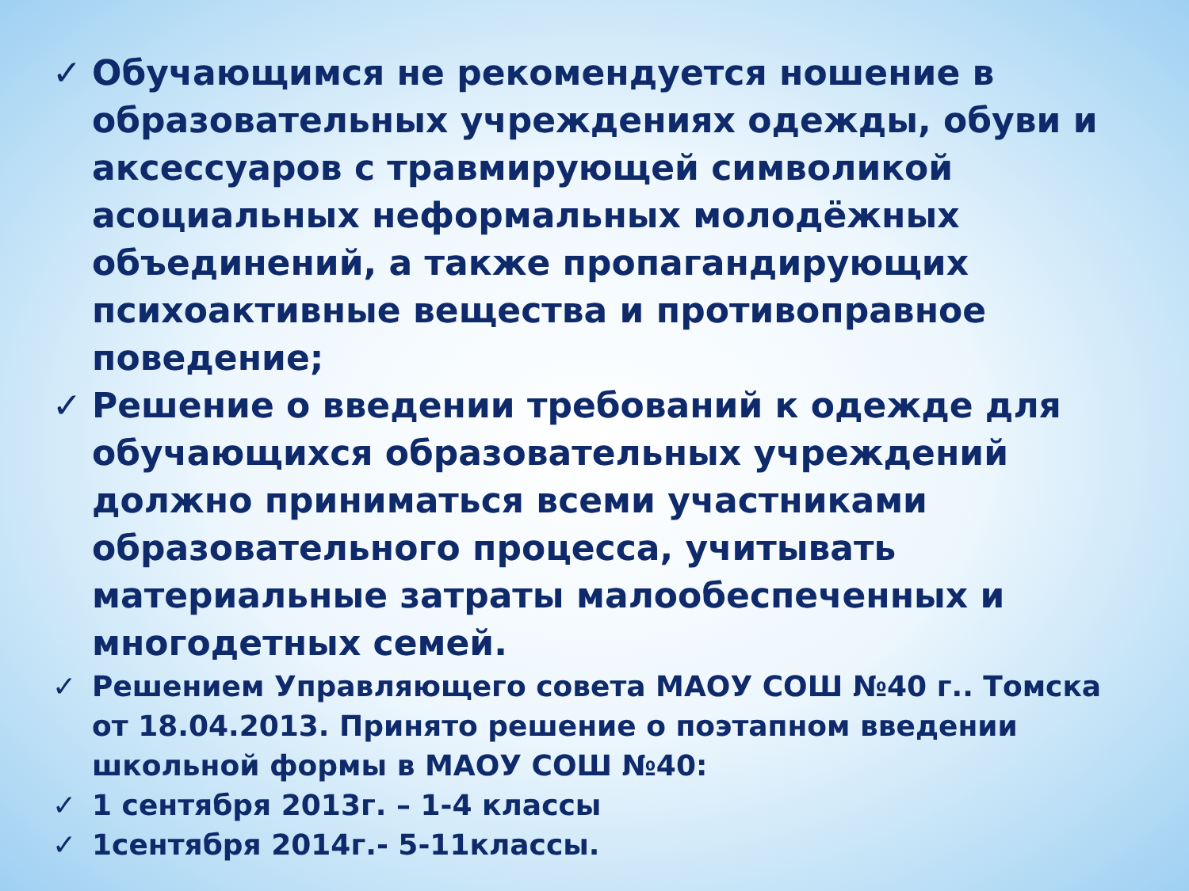✓ Обучающимся не рекомендуется ношение в образовательных учреждениях одежды, обуви и аксессуаров с травмирующей символикой асоциальных неформальных молодёжных объединений, а также пропагандирующих психоактивные вещества и противоправное поведение;
✓ Решение о введении требований к одежде для обучающихся образовательных учреждений должно приниматься всеми участниками образовательного процесса, учитывать материальные затраты малообеспеченных и многодетных семей.
✓ Решением Управляющего совета МАОУ СОШ №40 г.. Томска от 18.04.2013. Принято решение о поэтапном введении школьной формы в МАОУ СОШ №40:
✓ 1 сентября 2013г. – 1-4 классы
✓ 1сентября 2014г.- 5-11классы.